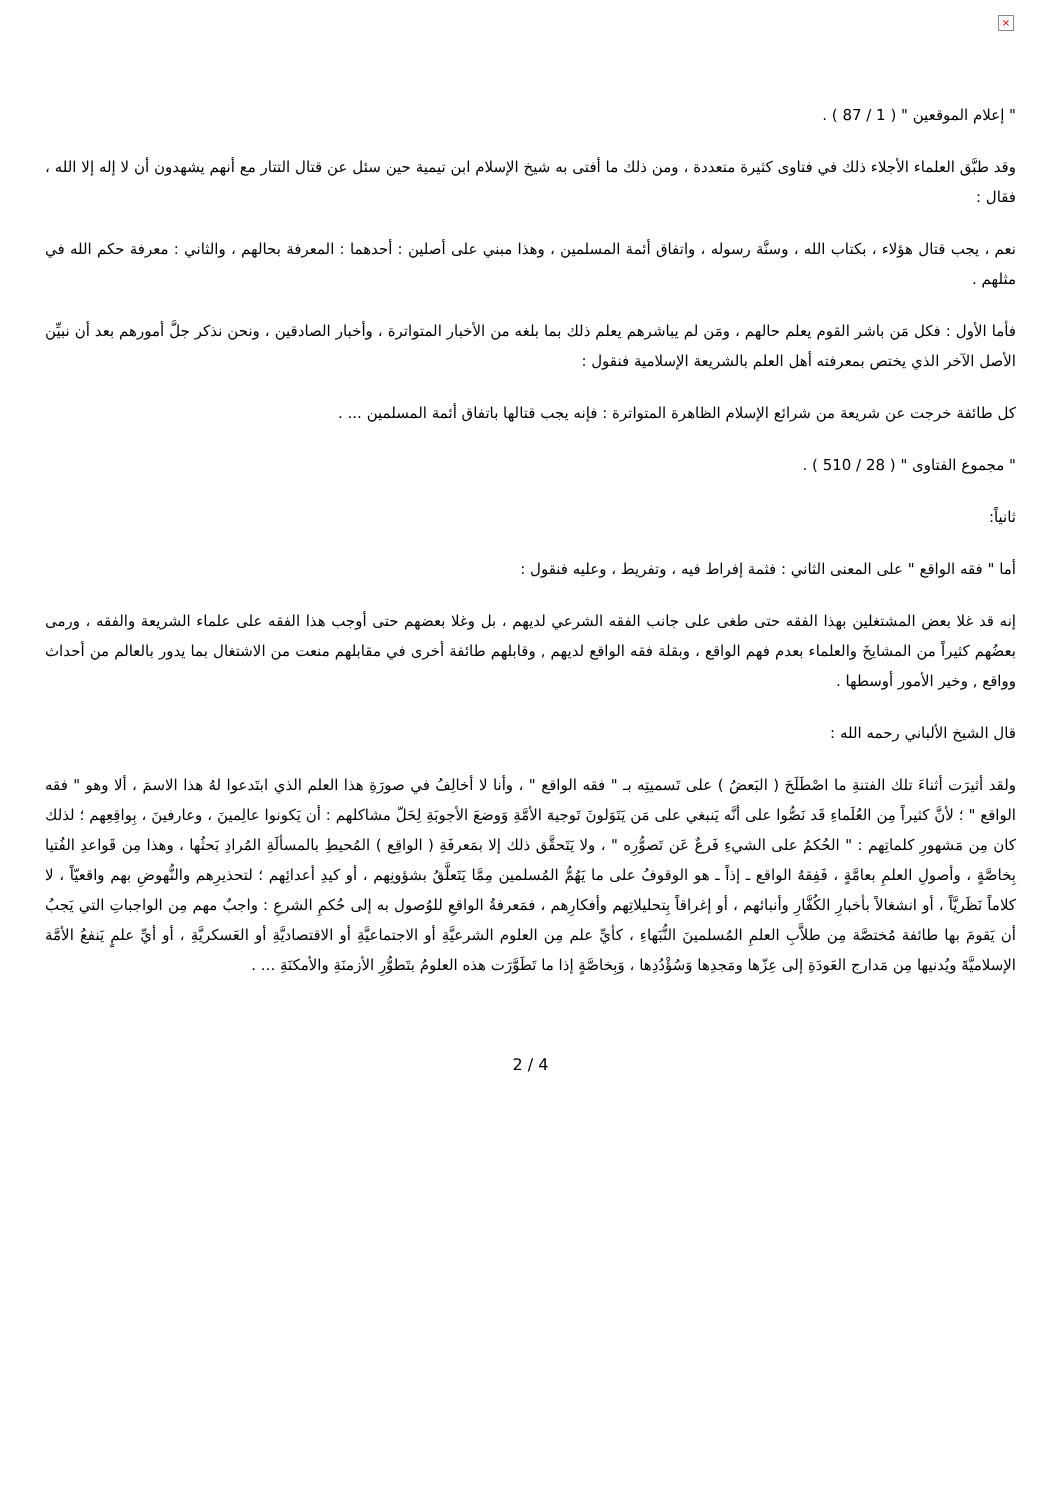×
" إعلام الموقعين " ( 1 / 87 ) .
وقد طبَّق العلماء الأجلاء ذلك في فتاوى كثيرة متعددة ، ومن ذلك ما أفتى به شيخ الإسلام ابن تيمية حين سئل عن قتال التتار مع أنهم يشهدون أن لا إله إلا الله ، فقال :
نعم ، يجب قتال هؤلاء ، بكتاب الله ، وسنَّة رسوله ، واتفاق أئمة المسلمين ، وهذا مبني على أصلين : أحدهما : المعرفة بحالهم ، والثاني : معرفة حكم الله في مثلهم .
فأما الأول : فكل مَن باشر القوم يعلم حالهم ، ومَن لم يباشرهم يعلم ذلك بما بلغه من الأخبار المتواترة ، وأخبار الصادقين ، ونحن نذكر جلَّ أمورهم بعد أن نبيِّن الأصل الآخر الذي يختص بمعرفته أهل العلم بالشريعة الإسلامية فنقول :
كل طائفة خرجت عن شريعة من شرائع الإسلام الظاهرة المتواترة : فإنه يجب قتالها باتفاق أئمة المسلمين ... .
" مجموع الفتاوى " ( 28 / 510 ) .
ثانياً:
أما " فقه الواقع " على المعنى الثاني : فثمة إفراط فيه ، وتفريط ، وعليه فنقول :
إنه قد غلا بعض المشتغلين بهذا الفقه حتى طغى على جانب الفقه الشرعي لديهم ، بل وغلا بعضهم حتى أوجب هذا الفقه على علماء الشريعة والفقه ، ورمى بعضُهم كثيراً من المشايخَ والعلماء بعدم فهم الواقع ، وبقلة فقه الواقع لديهم , وقابلهم طائفة أخرى في مقابلهم منعت من الاشتغال بما يدور بالعالم من أحداث وواقع , وخير الأمور أوسطها .
قال الشيخ الألباني رحمه الله :
ولقد أثيرَت أثناءَ تلك الفتنةِ ما اصْطَلَحَ ( البَعضُ ) على تَسميتِه بـ " فقه الواقع " ، وأنا لا أخالِفُ في صورَةِ هذا العلم الذي ابتَدعوا لهُ هذا الاسمَ ، ألا وهو " فقه الواقع " ؛ لأنَّ كثيراً مِن العُلَماءِ قَد نَصُّوا على أنَّه يَنبغي على مَن يَتَوَلونَ تَوجيهَ الأمَّةِ وَوضعَ الأجوبَةِ لِحَلّ مشاكلهم : أن يَكونوا عالِمينَ ، وعارفينَ ، بِواقِعِهم ؛ لذلك كان مِن مَشهورِ كلماتِهم : " الحُكمُ على الشيءِ فَرعٌ عَن تَصوُّرِه " ، ولا يَتَحقَّق ذلك إلا بمَعرفَةِ ( الواقِع ) المُحيطِ بالمسألَةِ المُرادِ بَحثُها ، وهذا مِن قَواعدِ الفُتيا بِخاصَّةٍ ، وأصولِ العلمِ بعامَّةٍ ، فَفِقهُ الواقع ـ إذاً ـ هو الوقوفُ على ما يَهُمُّ المُسلمين مِمَّا يَتَعلَّقُ بشؤونِهم ، أو كيدِ أعدائِهم ؛ لتحذيرِهم والنُّهوضِ بهم واقعيّاً ، لا كلاماً نَظَريَّاً ، أو انشغالاً بأخبارِ الكُفَّارِ وأنبائهم ، أو إغراقاً بِتحليلاتِهم وأفكارِهم ، فمَعرفةُ الواقعِ للوُصول به إلى حُكمِ الشرعِ : واجبٌ مهم مِن الواجباتِ التي يَجبُ أن يَقومَ بها طائفة مُختصَّة مِن طلاَّبِ العلمِ المُسلمينَ النُّبَهاءِ ، كأيِّ علم مِن العلوم الشرعيَّةِ أو الاجتماعيَّةِ أو الاقتصاديَّةِ أو العَسكريَّةِ ، أو أيِّ علمٍ يَنفعُ الأمَّة الإسلاميَّةَ ويُدنيها مِن مَدارج العَودَةِ إلى عِزّها ومَجدِها وَسُؤْدُدِها ، وَبِخاصَّةٍ إذا ما تَطَوَّرَت هذه العلومُ بتَطوُّرِ الأزمنَةِ والأمكنَةِ ... .
2 / 4